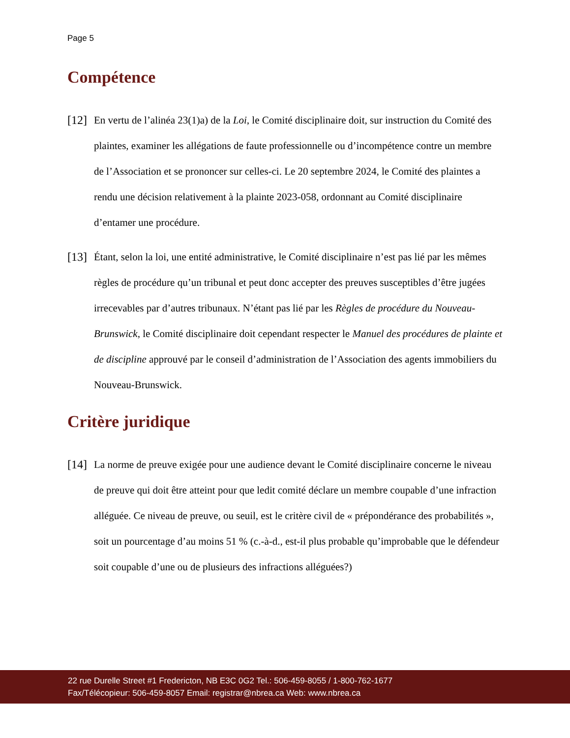Page 5
Compétence
[12]
En vertu de l’alinéa 23(1)a) de la Loi, le Comité disciplinaire doit, sur instruction du Comité des plaintes, examiner les allégations de faute professionnelle ou d’incompétence contre un membre de l’Association et se prononcer sur celles-ci. Le 20 septembre 2024, le Comité des plaintes a rendu une décision relativement à la plainte 2023-058, ordonnant au Comité disciplinaire d’entamer une procédure.
[13]
Étant, selon la loi, une entité administrative, le Comité disciplinaire n’est pas lié par les mêmes règles de procédure qu’un tribunal et peut donc accepter des preuves susceptibles d’être jugées irrecevables par d’autres tribunaux. N’étant pas lié par les Règles de procédure du Nouveau-Brunswick, le Comité disciplinaire doit cependant respecter le Manuel des procédures de plainte et de discipline approuvé par le conseil d’administration de l’Association des agents immobiliers du Nouveau-Brunswick.
Critère juridique
[14]
La norme de preuve exigée pour une audience devant le Comité disciplinaire concerne le niveau de preuve qui doit être atteint pour que ledit comité déclare un membre coupable d’une infraction alléguée. Ce niveau de preuve, ou seuil, est le critère civil de « prépondérance des probabilités », soit un pourcentage d’au moins 51 % (c.-à-d., est-il plus probable qu’improbable que le défendeur soit coupable d’une ou de plusieurs des infractions alléguées?)
22 rue Durelle Street #1 Fredericton, NB E3C 0G2 Tel.: 506-459-8055 / 1-800-762-1677
Fax/Télécopieur: 506-459-8057 Email: registrar@nbrea.ca Web: www.nbrea.ca